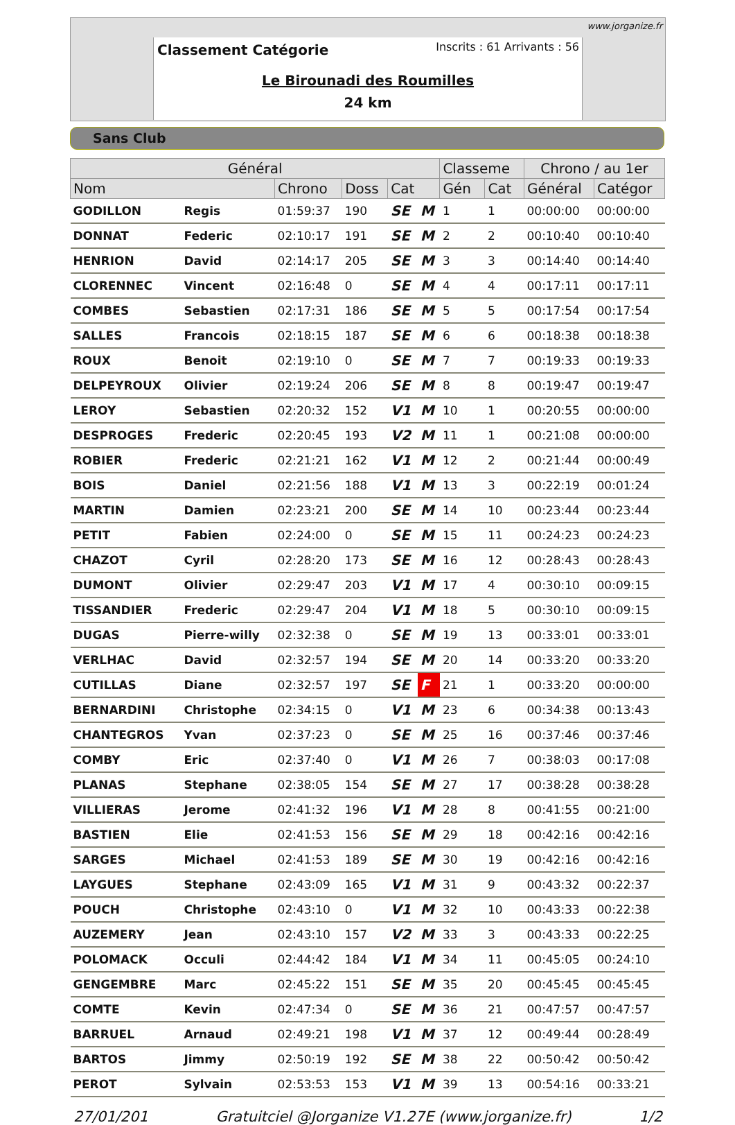www.jorganize.fr
Classement Catégorie Inscrits : 61 Arrivants : 56
Le Birounadi des Roumilles
24 km
Sans Club
| Général | | | | | | Classeme | | Chrono / au 1er | |
| --- | --- | --- | --- | --- | --- | --- | --- | --- | --- |
| Nom | | Chrono | Doss | Cat | | Gén | Cat | Général | Catégor |
| GODILLON | Regis | 01:59:37 | 190 | SE | M | 1 | 1 | 00:00:00 | 00:00:00 |
| DONNAT | Federic | 02:10:17 | 191 | SE | M | 2 | 2 | 00:10:40 | 00:10:40 |
| HENRION | David | 02:14:17 | 205 | SE | M | 3 | 3 | 00:14:40 | 00:14:40 |
| CLORENNEC | Vincent | 02:16:48 | 0 | SE | M | 4 | 4 | 00:17:11 | 00:17:11 |
| COMBES | Sebastien | 02:17:31 | 186 | SE | M | 5 | 5 | 00:17:54 | 00:17:54 |
| SALLES | Francois | 02:18:15 | 187 | SE | M | 6 | 6 | 00:18:38 | 00:18:38 |
| ROUX | Benoit | 02:19:10 | 0 | SE | M | 7 | 7 | 00:19:33 | 00:19:33 |
| DELPEYROUX | Olivier | 02:19:24 | 206 | SE | M | 8 | 8 | 00:19:47 | 00:19:47 |
| LEROY | Sebastien | 02:20:32 | 152 | V1 | M | 10 | 1 | 00:20:55 | 00:00:00 |
| DESPROGES | Frederic | 02:20:45 | 193 | V2 | M | 11 | 1 | 00:21:08 | 00:00:00 |
| ROBIER | Frederic | 02:21:21 | 162 | V1 | M | 12 | 2 | 00:21:44 | 00:00:49 |
| BOIS | Daniel | 02:21:56 | 188 | V1 | M | 13 | 3 | 00:22:19 | 00:01:24 |
| MARTIN | Damien | 02:23:21 | 200 | SE | M | 14 | 10 | 00:23:44 | 00:23:44 |
| PETIT | Fabien | 02:24:00 | 0 | SE | M | 15 | 11 | 00:24:23 | 00:24:23 |
| CHAZOT | Cyril | 02:28:20 | 173 | SE | M | 16 | 12 | 00:28:43 | 00:28:43 |
| DUMONT | Olivier | 02:29:47 | 203 | V1 | M | 17 | 4 | 00:30:10 | 00:09:15 |
| TISSANDIER | Frederic | 02:29:47 | 204 | V1 | M | 18 | 5 | 00:30:10 | 00:09:15 |
| DUGAS | Pierre-willy | 02:32:38 | 0 | SE | M | 19 | 13 | 00:33:01 | 00:33:01 |
| VERLHAC | David | 02:32:57 | 194 | SE | M | 20 | 14 | 00:33:20 | 00:33:20 |
| CUTILLAS | Diane | 02:32:57 | 197 | SE | F | 21 | 1 | 00:33:20 | 00:00:00 |
| BERNARDINI | Christophe | 02:34:15 | 0 | V1 | M | 23 | 6 | 00:34:38 | 00:13:43 |
| CHANTEGROS | Yvan | 02:37:23 | 0 | SE | M | 25 | 16 | 00:37:46 | 00:37:46 |
| COMBY | Eric | 02:37:40 | 0 | V1 | M | 26 | 7 | 00:38:03 | 00:17:08 |
| PLANAS | Stephane | 02:38:05 | 154 | SE | M | 27 | 17 | 00:38:28 | 00:38:28 |
| VILLIERAS | Jerome | 02:41:32 | 196 | V1 | M | 28 | 8 | 00:41:55 | 00:21:00 |
| BASTIEN | Elie | 02:41:53 | 156 | SE | M | 29 | 18 | 00:42:16 | 00:42:16 |
| SARGES | Michael | 02:41:53 | 189 | SE | M | 30 | 19 | 00:42:16 | 00:42:16 |
| LAYGUES | Stephane | 02:43:09 | 165 | V1 | M | 31 | 9 | 00:43:32 | 00:22:37 |
| POUCH | Christophe | 02:43:10 | 0 | V1 | M | 32 | 10 | 00:43:33 | 00:22:38 |
| AUZEMERY | Jean | 02:43:10 | 157 | V2 | M | 33 | 3 | 00:43:33 | 00:22:25 |
| POLOMACK | Occuli | 02:44:42 | 184 | V1 | M | 34 | 11 | 00:45:05 | 00:24:10 |
| GENGEMBRE | Marc | 02:45:22 | 151 | SE | M | 35 | 20 | 00:45:45 | 00:45:45 |
| COMTE | Kevin | 02:47:34 | 0 | SE | M | 36 | 21 | 00:47:57 | 00:47:57 |
| BARRUEL | Arnaud | 02:49:21 | 198 | V1 | M | 37 | 12 | 00:49:44 | 00:28:49 |
| BARTOS | Jimmy | 02:50:19 | 192 | SE | M | 38 | 22 | 00:50:42 | 00:50:42 |
| PEROT | Sylvain | 02:53:53 | 153 | V1 | M | 39 | 13 | 00:54:16 | 00:33:21 |
27/01/201 Gratuitciel @Jorganize V1.27E (www.jorganize.fr) 1/2